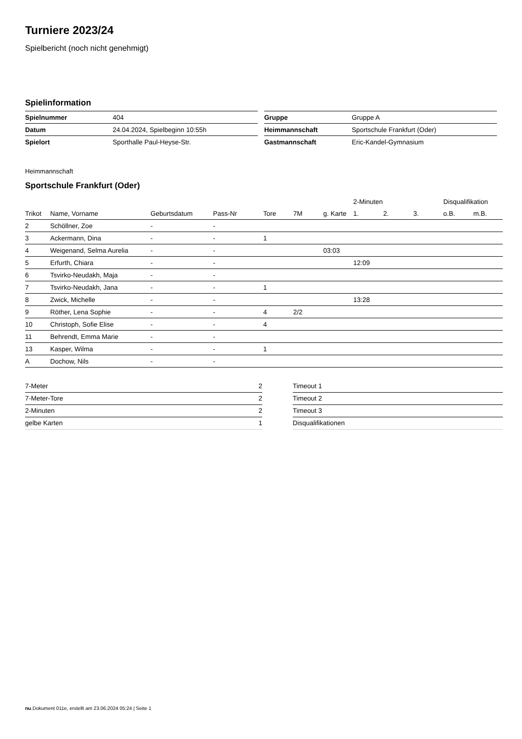Turniere 2023/24
Spielbericht (noch nicht genehmigt)
Spielinformation
| Spielnummer | 404 |
| Datum | 24.04.2024, Spielbeginn 10:55h |
| Spielort | Sporthalle Paul-Heyse-Str. |
| Gruppe | Gruppe A |
| Heimmannschaft | Sportschule Frankfurt (Oder) |
| Gastmannschaft | Eric-Kandel-Gymnasium |
Heimmannschaft
Sportschule Frankfurt (Oder)
| | | | | | | | 2-Minuten | | | Disqualifikation | |
| --- | --- | --- | --- | --- | --- | --- | --- | --- | --- | --- | --- |
| Trikot | Name, Vorname | Geburtsdatum | Pass-Nr | Tore | 7M | g. Karte | 1. | 2. | 3. | o.B. | m.B. |
| 2 | Schöllner, Zoe | - | - | | | | | | | | |
| 3 | Ackermann, Dina | - | - | 1 | | | | | | | |
| 4 | Weigenand, Selma Aurelia | - | - | | | 03:03 | | | | | |
| 5 | Erfurth, Chiara | - | - | | | | 12:09 | | | | |
| 6 | Tsvirko-Neudakh, Maja | - | - | | | | | | | | |
| 7 | Tsvirko-Neudakh, Jana | - | - | 1 | | | | | | | |
| 8 | Zwick, Michelle | - | - | | | | 13:28 | | | | |
| 9 | Röther, Lena Sophie | - | - | 4 | 2/2 | | | | | | |
| 10 | Christoph, Sofie Elise | - | - | 4 | | | | | | | |
| 11 | Behrendt, Emma Marie | - | - | | | | | | | | |
| 13 | Kasper, Wilma | - | - | 1 | | | | | | | |
| A | Dochow, Nils | - | - | | | | | | | | |
| 7-Meter | 2 |
| 7-Meter-Tore | 2 |
| 2-Minuten | 2 |
| gelbe Karten | 1 |
| Timeout 1 | |
| Timeout 2 | |
| Timeout 3 | |
| Disqualifikationen | |
nu.Dokument 011e, erstellt am 23.06.2024 05:24 | Seite 1